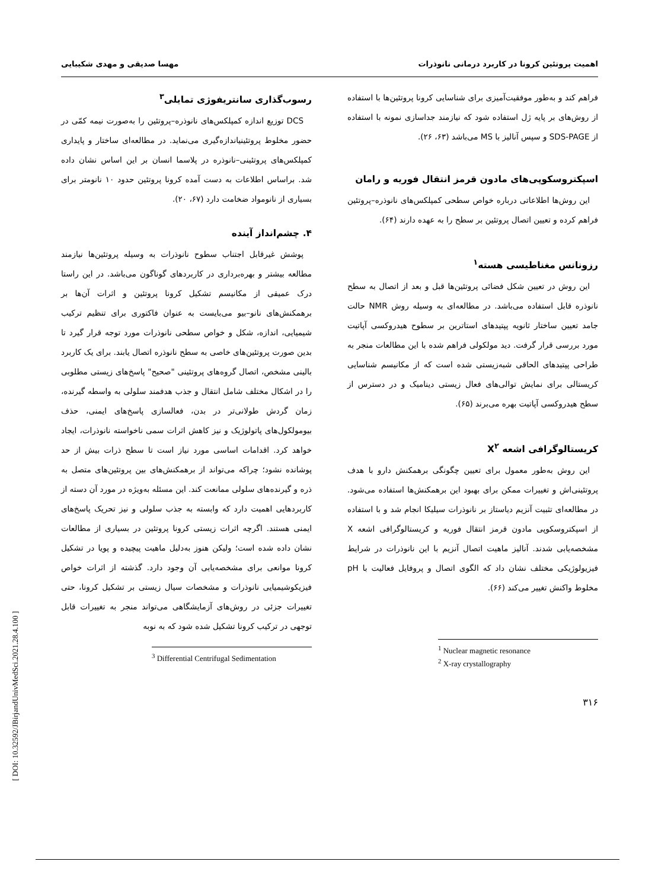اهمیت پروتئین کرونا در کاربرد درمانی نانوذرات مهسا صدیقی و مهدی شکیبایی
فراهم کند و به‌طور موفقیت‌آمیزی برای شناسایی کرونا پروتئین‌ها با استفاده از روش‌های بر پایه ژل استفاده شود که نیازمند جداسازی نمونه با استفاده از SDS-PAGE و سپس آنالیز با MS می‌باشد (۶۳، ۲۶).
اسپکتروسکوپی‌های مادون قرمز انتقال فوریه و رامان
این روش‌ها اطلاعاتی درباره خواص سطحی کمپلکس‌های نانوذره–پروتئین فراهم کرده و تعیین اتصال پروتئین بر سطح را به عهده دارند (۶۴).
رزونانس مغناطیسی هسته<sup>۱</sup>
این روش در تعیین شکل فضائی پروتئین‌ها قبل و بعد از اتصال به سطح نانوذره قابل استفاده می‌باشد. در مطالعه‌ای به وسیله روش NMR حالت جامد تعیین ساختار ثانویه پپتیدهای استاترین بر سطوح هیدروکسی آپاتیت مورد بررسی قرار گرفت. دید مولکولی فراهم شده با این مطالعات منجر به طراحی پپتیدهای الحاقی شبه‌زیستی شده است که از مکانیسم شناسایی کریستالی برای نمایش توالی‌های فعال زیستی دینامیک و در دسترس از سطح هیدروکسی آپاتیت بهره می‌برند (۶۵).
کریستالوگرافی اشعه X<sup>۲</sup>
این روش به‌طور معمول برای تعیین چگونگی برهمکنش دارو با هدف پروتئینی‌اش و تغییرات ممکن برای بهبود این برهمکنش‌ها استفاده می‌شود. در مطالعه‌ای تثبیت آنزیم دیاستاز بر نانوذرات سیلیکا انجام شد و با استفاده از اسپکتروسکوپی مادون قرمز انتقال فوریه و کریستالوگرافی اشعه X مشخصه‌یابی شدند. آنالیز ماهیت اتصال آنزیم با این نانوذرات در شرایط فیزیولوژیکی مختلف نشان داد که الگوی اتصال و پروفایل فعالیت با pH مخلوط واکنش تغییر می‌کند (۶۶).
<sup>1</sup> Nuclear magnetic resonance
<sup>2</sup> X-ray crystallography
۳۱۶
رسوب‌گذاری سانتریفوژی تمایلی<sup>۳</sup>
DCS توزیع اندازه کمپلکس‌های نانوذره–پروتئین را به‌صورت نیمه کمّی در حضور مخلوط پروتئینیاندازه‌گیری می‌نماید. در مطالعه‌ای ساختار و پایداری کمپلکس‌های پروتئینی–نانوذره در پلاسما انسان بر این اساس نشان داده شد. براساس اطلاعات به دست آمده کرونا پروتئین حدود ۱۰ نانومتر برای بسیاری از نانومواد ضخامت دارد (۶۷، ۲۰).
۴. چشم‌انداز آینده
پوشش غیرقابل اجتناب سطوح نانوذرات به وسیله پروتئین‌ها نیازمند مطالعه بیشتر و بهره‌برداری در کاربردهای گوناگون می‌باشد. در این راستا درک عمیقی از مکانیسم تشکیل کرونا پروتئین و اثرات آن‌ها بر برهمکنش‌های نانو–بیو می‌بایست به عنوان فاکتوری برای تنظیم ترکیب شیمیایی، اندازه، شکل و خواص سطحی نانوذرات مورد توجه قرار گیرد تا بدین صورت پروتئین‌های خاصی به سطح نانوذره اتصال یابند. برای یک کاربرد بالینی مشخص، اتصال گروه‌های پروتئینی "صحیح" پاسخ‌های زیستی مطلوبی را در اشکال مختلف شامل انتقال و جذب هدفمند سلولی به واسطه گیرنده، زمان گردش طولانی‌تر در بدن، فعالسازی پاسخ‌های ایمنی، حذف بیومولکول‌های پاتولوژیک و نیز کاهش اثرات سمی ناخواسته نانوذرات، ایجاد خواهد کرد. اقدامات اساسی مورد نیاز است تا سطح ذرات بیش از حد پوشانده نشود؛ چراکه می‌تواند از برهمکنش‌های بین پروتئین‌های متصل به ذره و گیرنده‌های سلولی ممانعت کند. این مسئله به‌ویژه در مورد آن دسته از کاربردهایی اهمیت دارد که وابسته به جذب سلولی و نیز تحریک پاسخ‌های ایمنی هستند. اگرچه اثرات زیستی کرونا پروتئین در بسیاری از مطالعات نشان داده شده است؛ ولیکن هنوز به‌دلیل ماهیت پیچیده و پویا در تشکیل کرونا موانعی برای مشخصه‌یابی آن وجود دارد. گذشته از اثرات خواص فیزیکوشیمیایی نانوذرات و مشخصات سیال زیستی بر تشکیل کرونا، حتی تغییرات جزئی در روش‌های آزمایشگاهی می‌تواند منجر به تغییرات قابل توجهی در ترکیب کرونا تشکیل شده شود که به نوبه
<sup>3</sup> Differential Centrifugal Sedimentation
[ DOI: 10.32592/JBirjandUnivMedSci.2021.28.4.100 ]